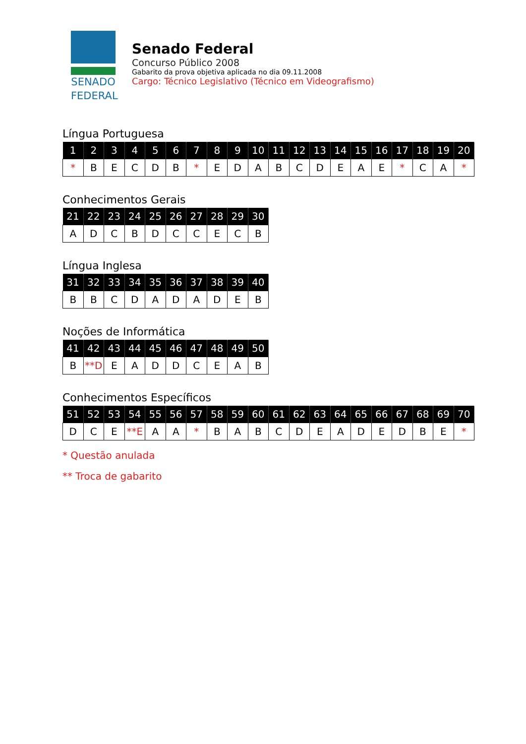SENADO
FEDERAL
Senado Federal
Concurso Público 2008
Gabarito da prova objetiva aplicada no dia 09.11.2008
Cargo: Técnico Legislativo (Técnico em Videografismo)
Língua Portuguesa
| 1 | 2 | 3 | 4 | 5 | 6 | 7 | 8 | 9 | 10 | 11 | 12 | 13 | 14 | 15 | 16 | 17 | 18 | 19 | 20 |
| --- | --- | --- | --- | --- | --- | --- | --- | --- | --- | --- | --- | --- | --- | --- | --- | --- | --- | --- | --- |
| * | B | E | C | D | B | * | E | D | A | B | C | D | E | A | E | * | C | A | * |
Conhecimentos Gerais
| 21 | 22 | 23 | 24 | 25 | 26 | 27 | 28 | 29 | 30 |
| --- | --- | --- | --- | --- | --- | --- | --- | --- | --- |
| A | D | C | B | D | C | C | E | C | B |
Língua Inglesa
| 31 | 32 | 33 | 34 | 35 | 36 | 37 | 38 | 39 | 40 |
| --- | --- | --- | --- | --- | --- | --- | --- | --- | --- |
| B | B | C | D | A | D | A | D | E | B |
Noções de Informática
| 41 | 42 | 43 | 44 | 45 | 46 | 47 | 48 | 49 | 50 |
| --- | --- | --- | --- | --- | --- | --- | --- | --- | --- |
| B | **D | E | A | D | D | C | E | A | B |
Conhecimentos Específicos
| 51 | 52 | 53 | 54 | 55 | 56 | 57 | 58 | 59 | 60 | 61 | 62 | 63 | 64 | 65 | 66 | 67 | 68 | 69 | 70 |
| --- | --- | --- | --- | --- | --- | --- | --- | --- | --- | --- | --- | --- | --- | --- | --- | --- | --- | --- | --- |
| D | C | E | **E | A | A | * | B | A | B | C | D | E | A | D | E | D | B | E | * |
* Questão anulada
** Troca de gabarito